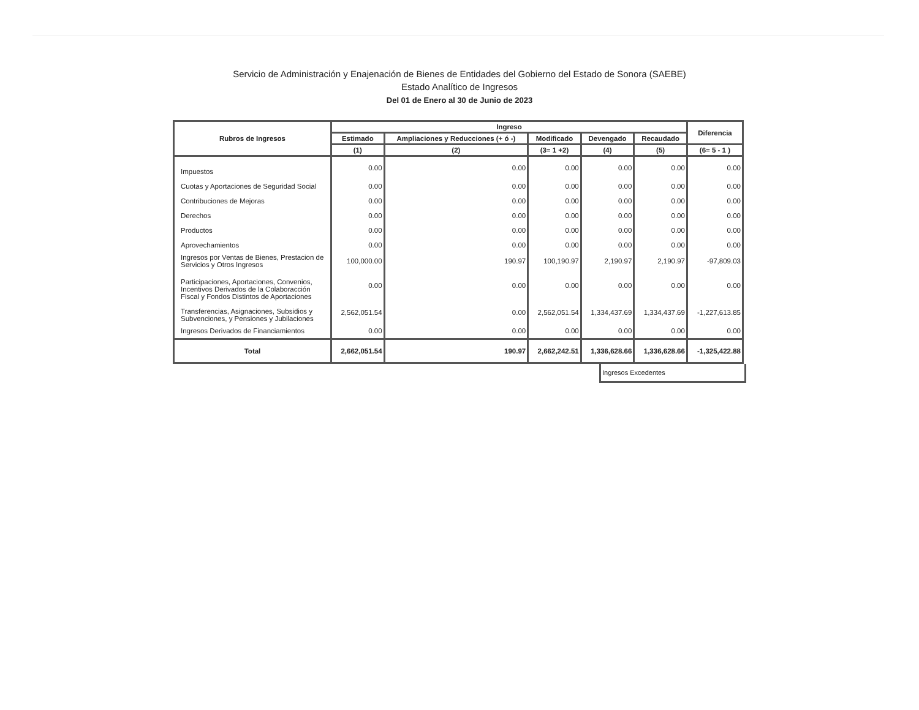Servicio de Administración y Enajenación de Bienes de Entidades del Gobierno del Estado de Sonora (SAEBE)
Estado Analítico de Ingresos
Del 01 de Enero al 30 de Junio de 2023
| Rubros de Ingresos | Ingreso | | | | | Diferencia |
| --- | --- | --- | --- | --- | --- | --- |
| | Estimado | Ampliaciones y Reducciones (+ ó -) | Modificado | Devengado | Recaudado | |
| | (1) | (2) | (3= 1 +2) | (4) | (5) | (6= 5 - 1 ) |
| Impuestos | 0.00 | 0.00 | 0.00 | 0.00 | 0.00 | 0.00 |
| Cuotas y Aportaciones de Seguridad Social | 0.00 | 0.00 | 0.00 | 0.00 | 0.00 | 0.00 |
| Contribuciones de Mejoras | 0.00 | 0.00 | 0.00 | 0.00 | 0.00 | 0.00 |
| Derechos | 0.00 | 0.00 | 0.00 | 0.00 | 0.00 | 0.00 |
| Productos | 0.00 | 0.00 | 0.00 | 0.00 | 0.00 | 0.00 |
| Aprovechamientos | 0.00 | 0.00 | 0.00 | 0.00 | 0.00 | 0.00 |
| Ingresos por Ventas de Bienes, Prestacion de Servicios y Otros Ingresos | 100,000.00 | 190.97 | 100,190.97 | 2,190.97 | 2,190.97 | -97,809.03 |
| Participaciones, Aportaciones, Convenios, Incentivos Derivados de la Colaboracción Fiscal y Fondos Distintos de Aportaciones | 0.00 | 0.00 | 0.00 | 0.00 | 0.00 | 0.00 |
| Transferencias, Asignaciones, Subsidios y Subvenciones, y Pensiones y Jubilaciones | 2,562,051.54 | 0.00 | 2,562,051.54 | 1,334,437.69 | 1,334,437.69 | -1,227,613.85 |
| Ingresos Derivados de Financiamientos | 0.00 | 0.00 | 0.00 | 0.00 | 0.00 | 0.00 |
| Total | 2,662,051.54 | 190.97 | 2,662,242.51 | 1,336,628.66 | 1,336,628.66 | -1,325,422.88 |
Ingresos Excedentes